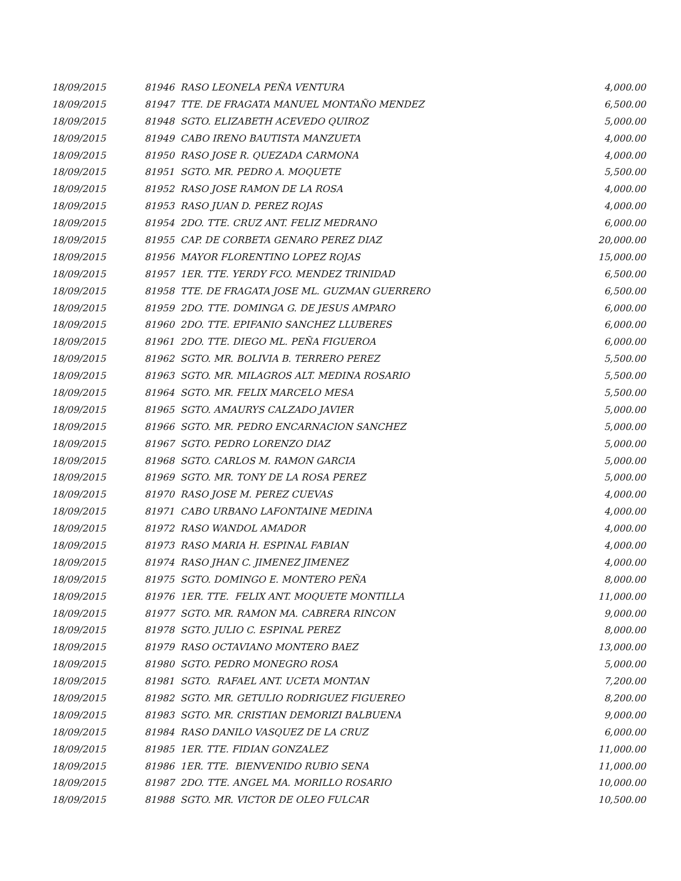| 18/09/2015 | 81946 RASO LEONELA PEÑA VENTURA | 4,000.00 |
| 18/09/2015 | 81947 TTE. DE FRAGATA MANUEL MONTAÑO MENDEZ | 6,500.00 |
| 18/09/2015 | 81948 SGTO. ELIZABETH ACEVEDO QUIROZ | 5,000.00 |
| 18/09/2015 | 81949 CABO IRENO BAUTISTA MANZUETA | 4,000.00 |
| 18/09/2015 | 81950 RASO JOSE R. QUEZADA CARMONA | 4,000.00 |
| 18/09/2015 | 81951 SGTO. MR. PEDRO A. MOQUETE | 5,500.00 |
| 18/09/2015 | 81952 RASO JOSE RAMON DE LA ROSA | 4,000.00 |
| 18/09/2015 | 81953 RASO JUAN D. PEREZ ROJAS | 4,000.00 |
| 18/09/2015 | 81954 2DO. TTE. CRUZ ANT. FELIZ MEDRANO | 6,000.00 |
| 18/09/2015 | 81955 CAP. DE CORBETA GENARO PEREZ DIAZ | 20,000.00 |
| 18/09/2015 | 81956 MAYOR FLORENTINO LOPEZ ROJAS | 15,000.00 |
| 18/09/2015 | 81957 1ER. TTE. YERDY FCO. MENDEZ TRINIDAD | 6,500.00 |
| 18/09/2015 | 81958 TTE. DE FRAGATA JOSE ML. GUZMAN GUERRERO | 6,500.00 |
| 18/09/2015 | 81959 2DO. TTE. DOMINGA G. DE JESUS AMPARO | 6,000.00 |
| 18/09/2015 | 81960 2DO. TTE. EPIFANIO SANCHEZ LLUBERES | 6,000.00 |
| 18/09/2015 | 81961 2DO. TTE. DIEGO ML. PEÑA FIGUEROA | 6,000.00 |
| 18/09/2015 | 81962 SGTO. MR. BOLIVIA B. TERRERO PEREZ | 5,500.00 |
| 18/09/2015 | 81963 SGTO. MR. MILAGROS ALT. MEDINA ROSARIO | 5,500.00 |
| 18/09/2015 | 81964 SGTO. MR. FELIX MARCELO MESA | 5,500.00 |
| 18/09/2015 | 81965 SGTO. AMAURYS CALZADO JAVIER | 5,000.00 |
| 18/09/2015 | 81966 SGTO. MR. PEDRO ENCARNACION SANCHEZ | 5,000.00 |
| 18/09/2015 | 81967 SGTO. PEDRO LORENZO DIAZ | 5,000.00 |
| 18/09/2015 | 81968 SGTO. CARLOS M. RAMON GARCIA | 5,000.00 |
| 18/09/2015 | 81969 SGTO. MR. TONY DE LA ROSA PEREZ | 5,000.00 |
| 18/09/2015 | 81970 RASO JOSE M. PEREZ CUEVAS | 4,000.00 |
| 18/09/2015 | 81971 CABO URBANO LAFONTAINE MEDINA | 4,000.00 |
| 18/09/2015 | 81972 RASO WANDOL AMADOR | 4,000.00 |
| 18/09/2015 | 81973 RASO MARIA H. ESPINAL FABIAN | 4,000.00 |
| 18/09/2015 | 81974 RASO JHAN C. JIMENEZ JIMENEZ | 4,000.00 |
| 18/09/2015 | 81975 SGTO. DOMINGO E. MONTERO PEÑA | 8,000.00 |
| 18/09/2015 | 81976 1ER. TTE. FELIX ANT. MOQUETE MONTILLA | 11,000.00 |
| 18/09/2015 | 81977 SGTO. MR. RAMON MA. CABRERA RINCON | 9,000.00 |
| 18/09/2015 | 81978 SGTO. JULIO C. ESPINAL PEREZ | 8,000.00 |
| 18/09/2015 | 81979 RASO OCTAVIANO MONTERO BAEZ | 13,000.00 |
| 18/09/2015 | 81980 SGTO. PEDRO MONEGRO ROSA | 5,000.00 |
| 18/09/2015 | 81981 SGTO. RAFAEL ANT. UCETA MONTAN | 7,200.00 |
| 18/09/2015 | 81982 SGTO. MR. GETULIO RODRIGUEZ FIGUEREO | 8,200.00 |
| 18/09/2015 | 81983 SGTO. MR. CRISTIAN DEMORIZI BALBUENA | 9,000.00 |
| 18/09/2015 | 81984 RASO DANILO VASQUEZ DE LA CRUZ | 6,000.00 |
| 18/09/2015 | 81985 1ER. TTE. FIDIAN GONZALEZ | 11,000.00 |
| 18/09/2015 | 81986 1ER. TTE. BIENVENIDO RUBIO SENA | 11,000.00 |
| 18/09/2015 | 81987 2DO. TTE. ANGEL MA. MORILLO ROSARIO | 10,000.00 |
| 18/09/2015 | 81988 SGTO. MR. VICTOR DE OLEO FULCAR | 10,500.00 |